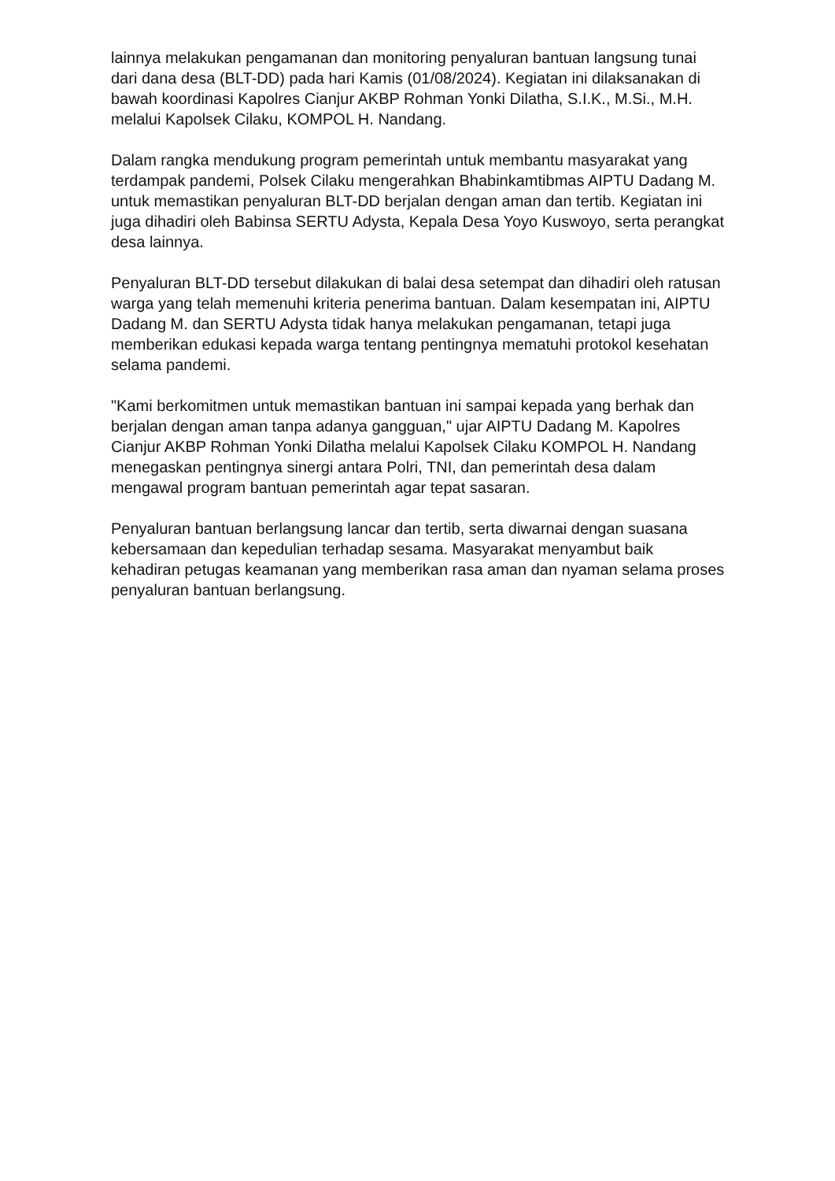lainnya melakukan pengamanan dan monitoring penyaluran bantuan langsung tunai dari dana desa (BLT-DD) pada hari Kamis (01/08/2024). Kegiatan ini dilaksanakan di bawah koordinasi Kapolres Cianjur AKBP Rohman Yonki Dilatha, S.I.K., M.Si., M.H. melalui Kapolsek Cilaku, KOMPOL H. Nandang.
Dalam rangka mendukung program pemerintah untuk membantu masyarakat yang terdampak pandemi, Polsek Cilaku mengerahkan Bhabinkamtibmas AIPTU Dadang M. untuk memastikan penyaluran BLT-DD berjalan dengan aman dan tertib. Kegiatan ini juga dihadiri oleh Babinsa SERTU Adysta, Kepala Desa Yoyo Kuswoyo, serta perangkat desa lainnya.
Penyaluran BLT-DD tersebut dilakukan di balai desa setempat dan dihadiri oleh ratusan warga yang telah memenuhi kriteria penerima bantuan. Dalam kesempatan ini, AIPTU Dadang M. dan SERTU Adysta tidak hanya melakukan pengamanan, tetapi juga memberikan edukasi kepada warga tentang pentingnya mematuhi protokol kesehatan selama pandemi.
"Kami berkomitmen untuk memastikan bantuan ini sampai kepada yang berhak dan berjalan dengan aman tanpa adanya gangguan," ujar AIPTU Dadang M. Kapolres Cianjur AKBP Rohman Yonki Dilatha melalui Kapolsek Cilaku KOMPOL H. Nandang menegaskan pentingnya sinergi antara Polri, TNI, dan pemerintah desa dalam mengawal program bantuan pemerintah agar tepat sasaran.
Penyaluran bantuan berlangsung lancar dan tertib, serta diwarnai dengan suasana kebersamaan dan kepedulian terhadap sesama. Masyarakat menyambut baik kehadiran petugas keamanan yang memberikan rasa aman dan nyaman selama proses penyaluran bantuan berlangsung.